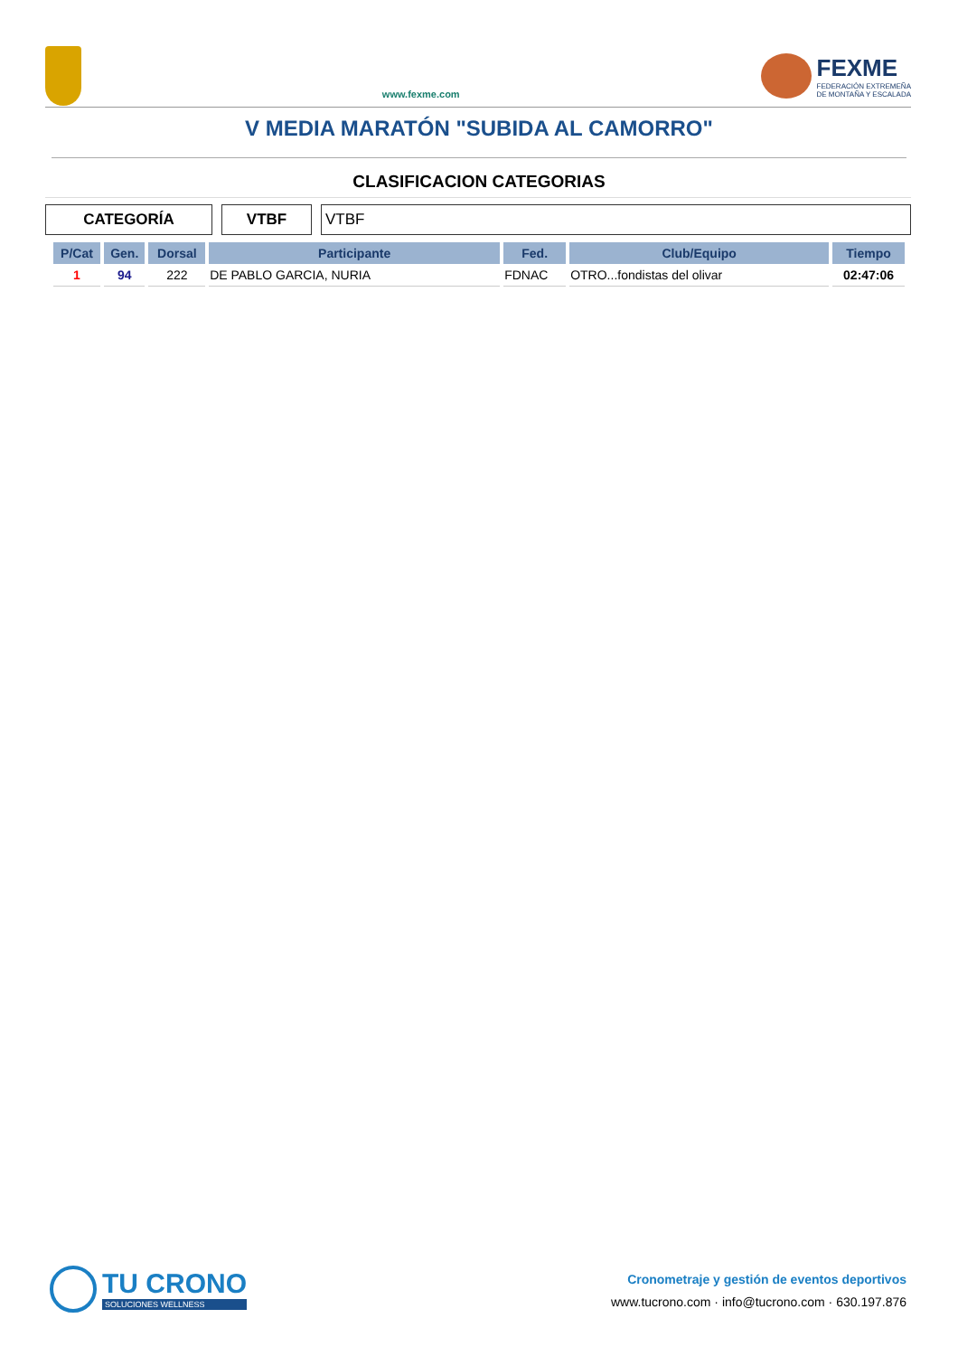www.fexme.com
FEXME
FEDERACIÓN EXTREMEÑA
DE MONTAÑA Y ESCALADA
V MEDIA MARATÓN "SUBIDA AL CAMORRO"
CLASIFICACION CATEGORIAS
CATEGORÍA VTBF VTBF
| P/Cat | Gen. | Dorsal | Participante | Fed. | Club/Equipo | Tiempo |
| --- | --- | --- | --- | --- | --- | --- |
| 1 | 94 | 222 | DE PABLO GARCIA, NURIA | FDNAC | OTRO...fondistas del olivar | 02:47:06 |
TU CRONO
SOLUCIONES WELLNESS
Cronometraje y gestión de eventos deportivos
www.tucrono.com · info@tucrono.com · 630.197.876